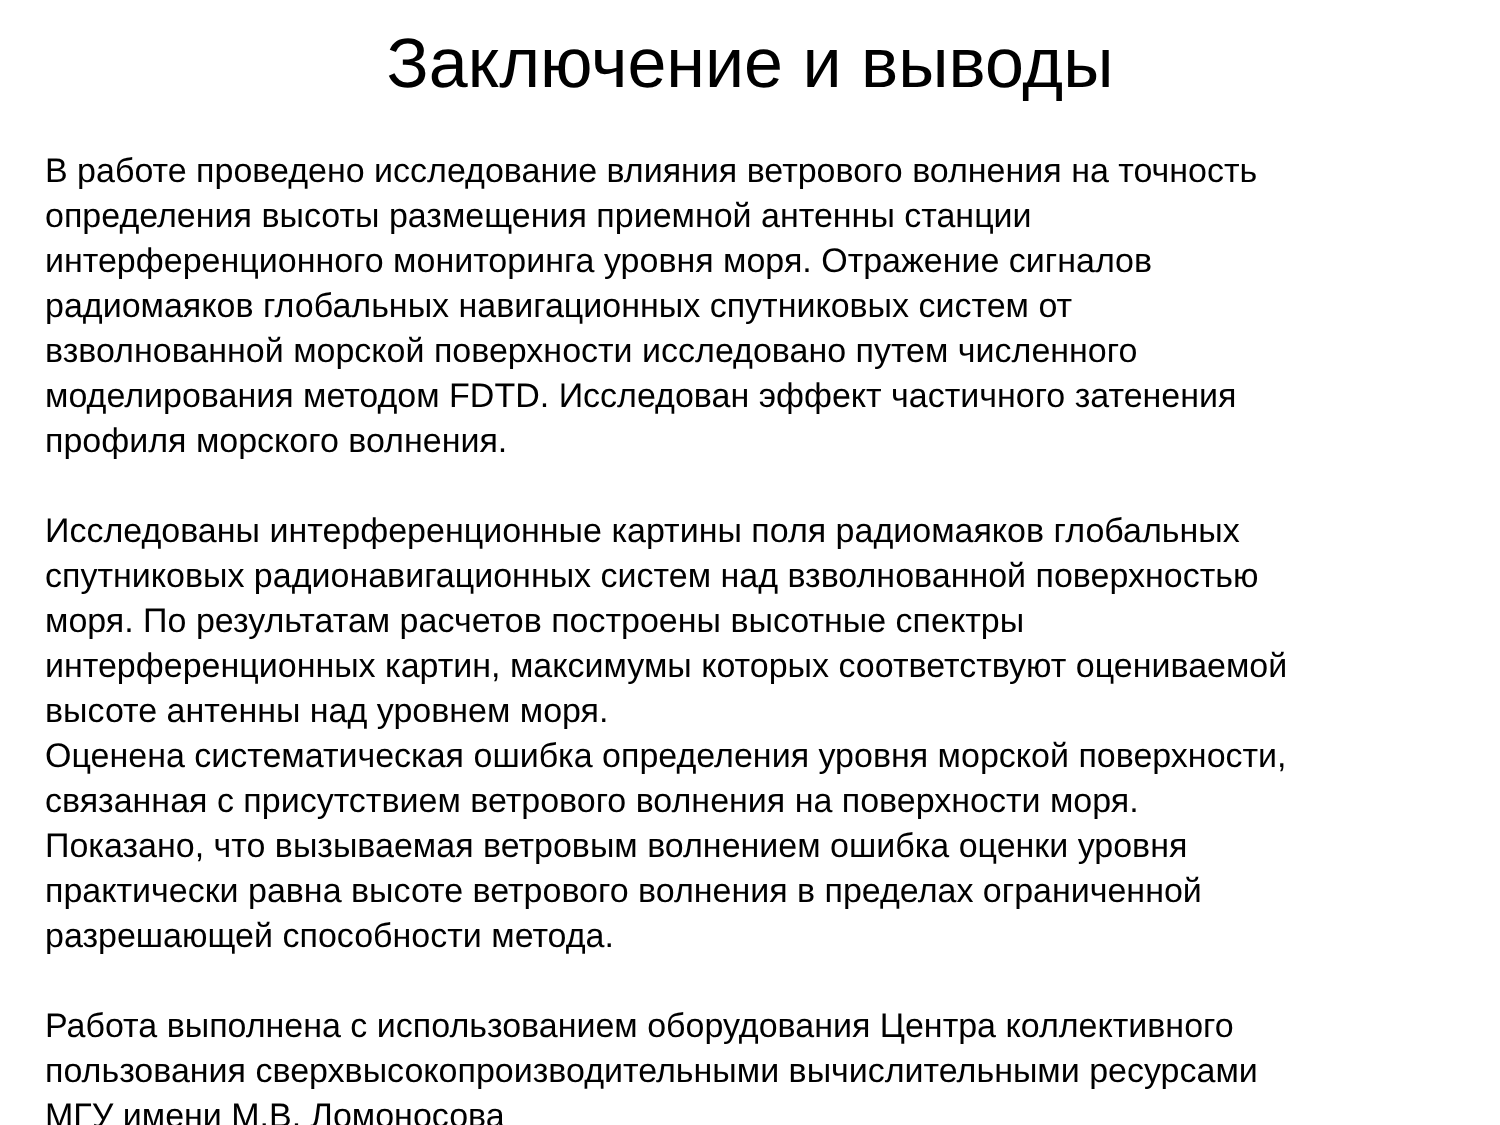Заключение и выводы
В работе проведено исследование влияния ветрового волнения на точность
определения высоты размещения приемной антенны станции
интерференционного мониторинга уровня моря. Отражение сигналов
радиомаяков глобальных навигационных спутниковых систем от
взволнованной морской поверхности исследовано путем численного
моделирования методом FDTD. Исследован эффект частичного затенения
профиля морского волнения.
Исследованы интерференционные картины поля радиомаяков глобальных
спутниковых радионавигационных систем над взволнованной поверхностью
моря. По результатам расчетов построены высотные спектры
интерференционных картин, максимумы которых соответствуют оцениваемой
высоте антенны над уровнем моря.
Оценена систематическая ошибка определения уровня морской поверхности,
связанная с присутствием ветрового волнения на поверхности моря.
Показано, что вызываемая ветровым волнением ошибка оценки уровня
практически равна высоте ветрового волнения в пределах ограниченной
разрешающей способности метода.
Работа выполнена с использованием оборудования Центра коллективного
пользования сверхвысокопроизводительными вычислительными ресурсами
МГУ имени М.В. Ломоносова